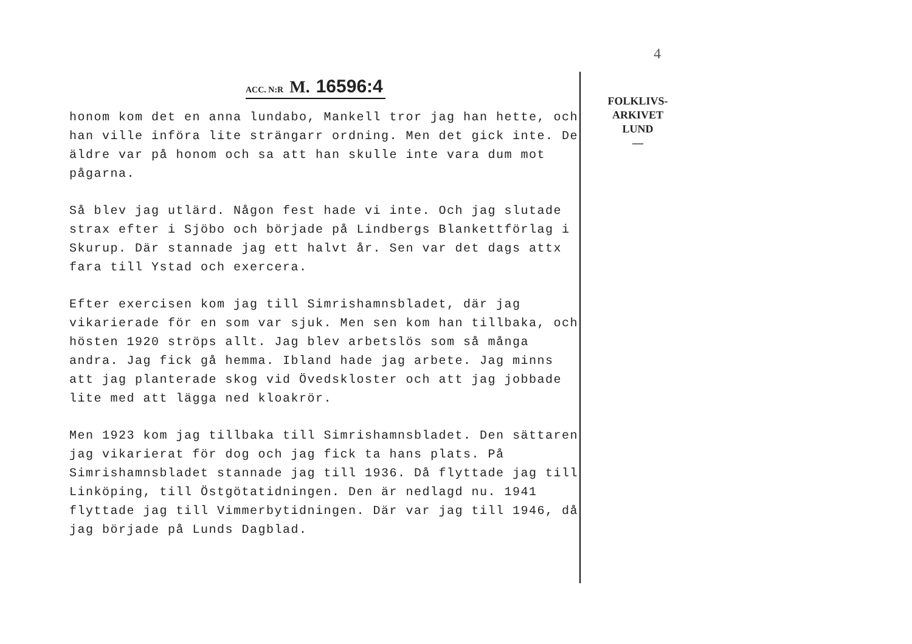4
ACC. N:R M. 16596:4
honom kom det en anna lundabo, Mankell tror jag han hette, och han ville införa lite strängarr ordning. Men det gick inte. De äldre var på honom och sa att han skulle inte vara dum mot pågarna.
Så blev jag utlärd. Någon fest hade vi inte. Och jag slutade strax efter i Sjöbo och började på Lindbergs Blankettförlag i Skurup. Där stannade jag ett halvt år. Sen var det dags attx fara till Ystad och exercera.
Efter exercisen kom jag till Simrishamnsbladet, där jag vikarierade för en som var sjuk. Men sen kom han tillbaka, och hösten 1920 ströps allt. Jag blev arbetslös som så många andra. Jag fick gå hemma. Ibland hade jag arbete. Jag minns att jag planterade skog vid Övedskloster och att jag jobbade lite med att lägga ned kloakrör.
Men 1923 kom jag tillbaka till Simrishamnsbladet. Den sättaren jag vikarierat för dog och jag fick ta hans plats. På Simrishamnsbladet stannade jag till 1936. Då flyttade jag till Linköping, till Östgötatidningen. Den är nedlagd nu. 1941 flyttade jag till Vimmerbytidningen. Där var jag till 1946, då jag började på Lunds Dagblad.
FOLKLIVS-
ARKIVET
LUND
—